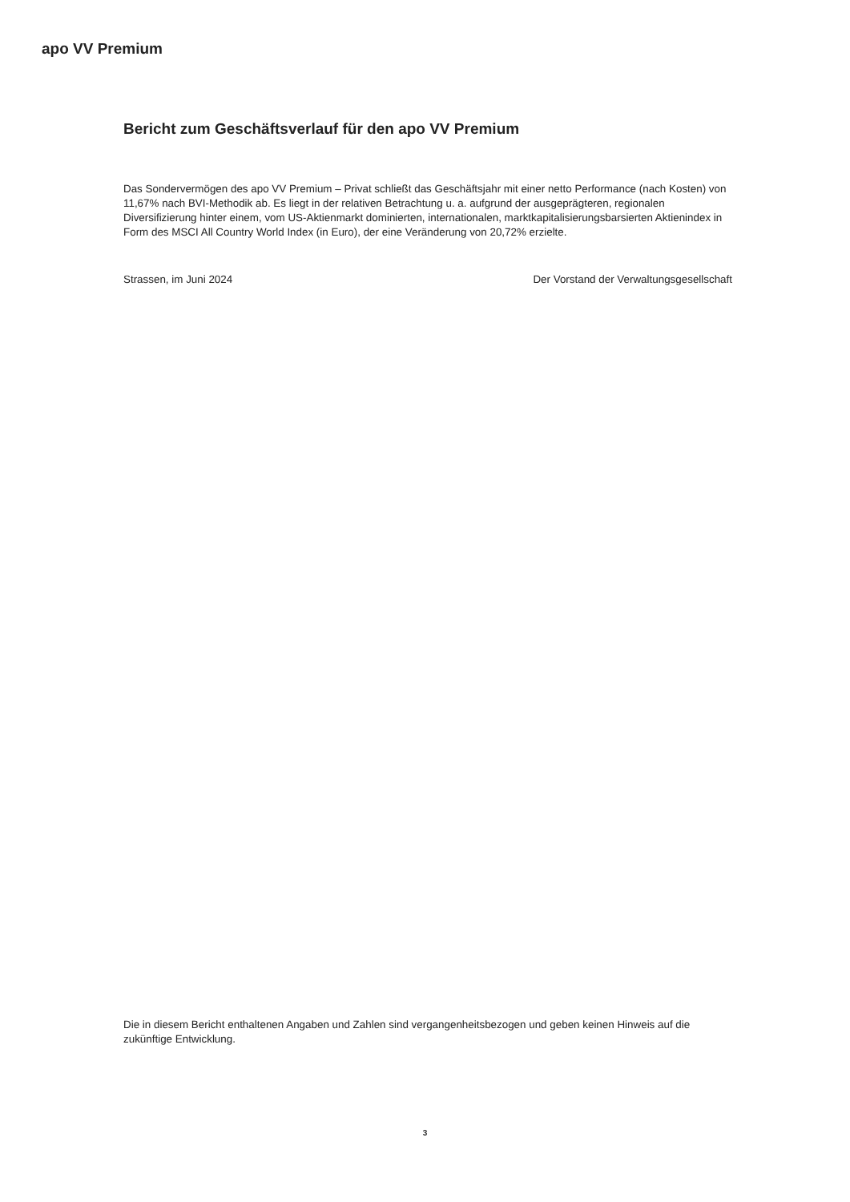apo VV Premium
Bericht zum Geschäftsverlauf für den apo VV Premium
Das Sondervermögen des apo VV Premium – Privat schließt das Geschäftsjahr mit einer netto Performance (nach Kosten) von 11,67% nach BVI-Methodik ab. Es liegt in der relativen Betrachtung u. a. aufgrund der ausgeprägteren, regionalen Diversifizierung hinter einem, vom US-Aktienmarkt dominierten, internationalen, marktkapitalisierungsbarsierten Aktienindex in Form des MSCI All Country World Index (in Euro), der eine Veränderung von 20,72% erzielte.
Strassen, im Juni 2024 Der Vorstand der Verwaltungsgesellschaft
Die in diesem Bericht enthaltenen Angaben und Zahlen sind vergangenheitsbezogen und geben keinen Hinweis auf die zukünftige Entwicklung.
3